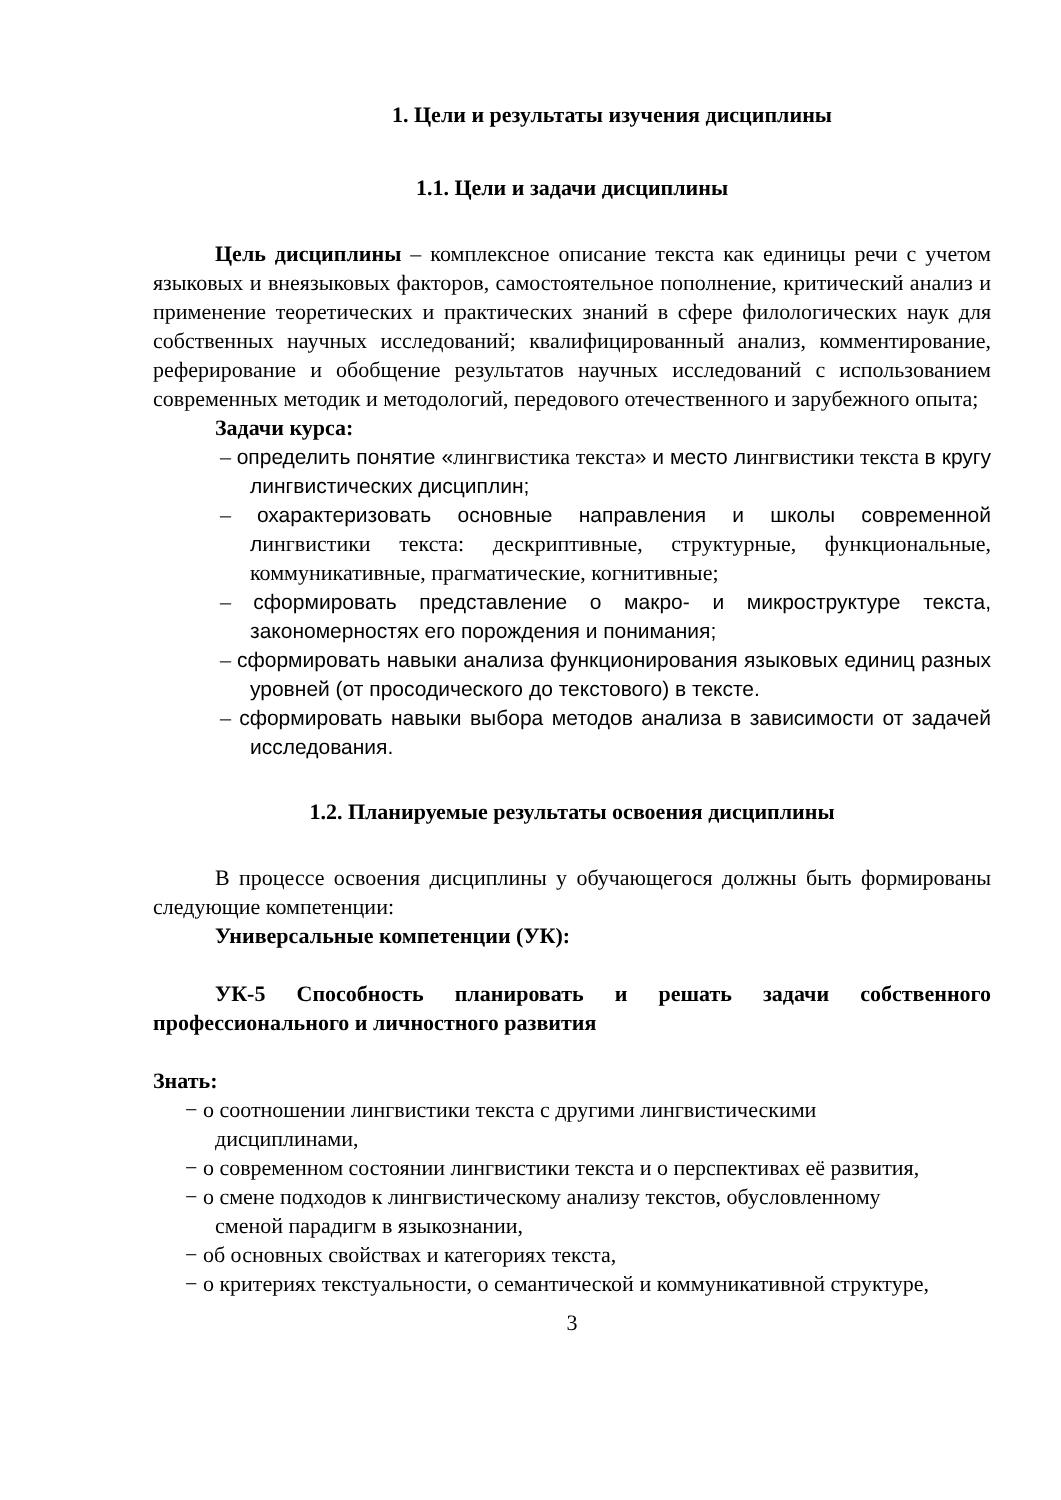1. Цели и результаты изучения дисциплины
1.1. Цели и задачи дисциплины
Цель дисциплины – комплексное описание текста как единицы речи с учетом языковых и внеязыковых факторов, самостоятельное пополнение, критический анализ и применение теоретических и практических знаний в сфере филологических наук для собственных научных исследований; квалифицированный анализ, комментирование, реферирование и обобщение результатов научных исследований с использованием современных методик и методологий, передового отечественного и зарубежного опыта;
Задачи курса:
– определить понятие «лингвистика текста» и место лингвистики текста в кругу лингвистических дисциплин;
– охарактеризовать основные направления и школы современной лингвистики текста: дескриптивные, структурные, функциональные, коммуникативные, прагматические, когнитивные;
– сформировать представление о макро- и микроструктуре текста, закономерностях его порождения и понимания;
– сформировать навыки анализа функционирования языковых единиц разных уровней (от просодического до текстового) в тексте.
– сформировать навыки выбора методов анализа в зависимости от задачей исследования.
1.2. Планируемые результаты освоения дисциплины
В процессе освоения дисциплины у обучающегося должны быть формированы следующие компетенции:
Универсальные компетенции (УК):
УК-5 Способность планировать и решать задачи собственного профессионального и личностного развития
Знать:
− о соотношении лингвистики текста с другими лингвистическими дисциплинами,
− о современном состоянии лингвистики текста и о перспективах её развития,
− о смене подходов к лингвистическому анализу текстов, обусловленному сменой парадигм в языкознании,
− об основных свойствах и категориях текста,
− о критериях текстуальности, о семантической и коммуникативной структуре,
3